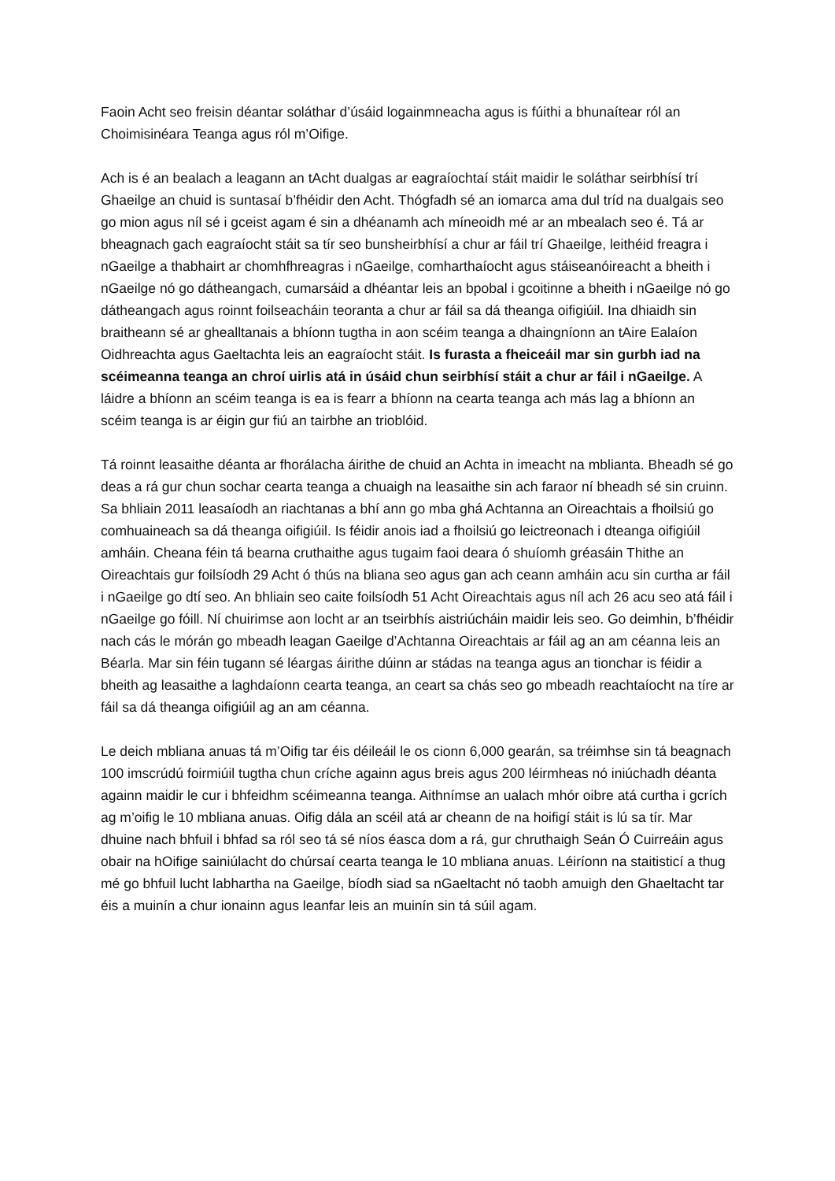Faoin Acht seo freisin déantar soláthar d’úsáid logainmneacha agus is fúithi a bhunaítear ról an Choimisinéara Teanga agus ról m’Oifige.
Ach is é an bealach a leagann an tAcht dualgas ar eagraíochtaí stáit maidir le soláthar seirbhísí trí Ghaeilge an chuid is suntasaí b’fhéidir den Acht. Thógfadh sé an iomarca ama dul tríd na dualgais seo go mion agus níl sé i gceist agam é sin a dhéanamh ach míneoidh mé ar an mbealach seo é. Tá ar bheagnach gach eagraíocht stáit sa tír seo bunsheirbhísí a chur ar fáil trí Ghaeilge, leithéid freagra i nGaeilge a thabhairt ar chomhfhreagras i nGaeilge, comharthaíocht agus stáiseanóireacht a bheith i nGaeilge nó go dátheangach, cumarsáid a dhéantar leis an bpobal i gcoitinne a bheith i nGaeilge nó go dátheangach agus roinnt foilseacháin teoranta a chur ar fáil sa dá theanga oifigiúil. Ina dhiaidh sin braitheann sé ar ghealltanais a bhíonn tugtha in aon scéim teanga a dhaingníonn an tAire Ealaíon Oidhreachta agus Gaeltachta leis an eagraíocht stáit. Is furasta a fheiceáil mar sin gurbh iad na scéimeanna teanga an chroí uirlis atá in úsáid chun seirbhísí stáit a chur ar fáil i nGaeilge. A láidre a bhíonn an scéim teanga is ea is fearr a bhíonn na cearta teanga ach más lag a bhíonn an scéim teanga is ar éigin gur fiú an tairbhe an trioblóid.
Tá roinnt leasaithe déanta ar fhorálacha áirithe de chuid an Achta in imeacht na mblianta. Bheadh sé go deas a rá gur chun sochar cearta teanga a chuaigh na leasaithe sin ach faraor ní bheadh sé sin cruinn. Sa bhliain 2011 leasaíodh an riachtanas a bhí ann go mba ghá Achtanna an Oireachtais a fhoilsiú go comhuaineach sa dá theanga oifigiúil. Is féidir anois iad a fhoilsiú go leictreonach i dteanga oifigiúil amháin. Cheana féin tá bearna cruthaithe agus tugaim faoi deara ó shuíomh gréasáin Thithe an Oireachtais gur foilsíodh 29 Acht ó thús na bliana seo agus gan ach ceann amháin acu sin curtha ar fáil i nGaeilge go dtí seo. An bhliain seo caite foilsíodh 51 Acht Oireachtais agus níl ach 26 acu seo atá fáil i nGaeilge go fóill. Ní chuirimse aon locht ar an tseirbhís aistriúcháin maidir leis seo. Go deimhin, b’fhéidir nach cás le mórán go mbeadh leagan Gaeilge d’Achtanna Oireachtais ar fáil ag an am céanna leis an Béarla. Mar sin féin tugann sé léargas áirithe dúinn ar stádas na teanga agus an tionchar is féidir a bheith ag leasaithe a laghdaíonn cearta teanga, an ceart sa chás seo go mbeadh reachtaíocht na tíre ar fáil sa dá theanga oifigiúil ag an am céanna.
Le deich mbliana anuas tá m’Oifig tar éis déileáil le os cionn 6,000 gearán, sa tréimhse sin tá beagnach 100 imscrúdú foirmiúil tugtha chun críche againn agus breis agus 200 léirmheas nó iniúchadh déanta againn maidir le cur i bhfeidhm scéimeanna teanga. Aithnímse an ualach mhór oibre atá curtha i gcrích ag m’oifig le 10 mbliana anuas. Oifig dála an scéil atá ar cheann de na hoifigí stáit is lú sa tír. Mar dhuine nach bhfuil i bhfad sa ról seo tá sé níos éasca dom a rá, gur chruthaigh Seán Ó Cuirreáin agus obair na hOifige sainiúlacht do chúrsaí cearta teanga le 10 mbliana anuas. Léiríonn na staitisticí a thug mé go bhfuil lucht labhartha na Gaeilge, bíodh siad sa nGaeltacht nó taobh amuigh den Ghaeltacht tar éis a muinín a chur ionainn agus leanfar leis an muinín sin tá súil agam.